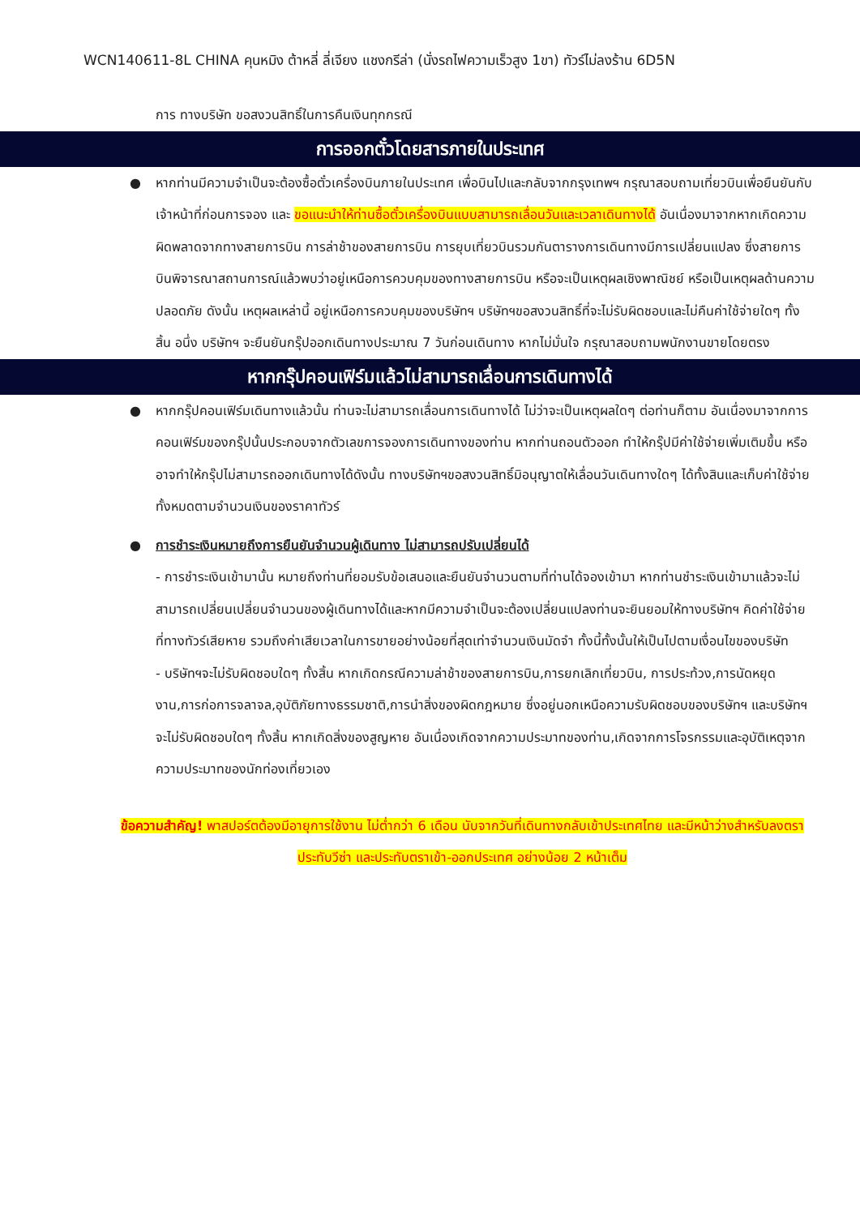WCN140611-8L CHINA คุนหมิง ต้าหลี่ ลี่เจียง แชงกรีล่า (นั่งรถไฟความเร็วสูง 1ขา) ทัวร์ไม่ลงร้าน 6D5N
การ ทางบริษัท ขอสงวนสิทธิ์ในการคืนเงินทุกกรณี
การออกตั๋วโดยสารภายในประเทศ
● หากท่านมีความจำเป็นจะต้องซื้อตั๋วเครื่องบินภายในประเทศ เพื่อบินไปและกลับจากกรุงเทพฯ กรุณาสอบถามเที่ยวบินเพื่อยืนยันกับเจ้าหน้าที่ก่อนการจอง และ ขอแนะนำให้ท่านซื้อตั๋วเครื่องบินแบบสามารถเลื่อนวันและเวลาเดินทางได้ อันเนื่องมาจากหากเกิดความผิดพลาดจากทางสายการบิน การล่าช้าของสายการบิน การยุบเที่ยวบินรวมกันตารางการเดินทางมีการเปลี่ยนแปลง ซึ่งสายการบินพิจารณาสถานการณ์แล้วพบว่าอยู่เหนือการควบคุมของทางสายการบิน หรือจะเป็นเหตุผลเชิงพาณิชย์ หรือเป็นเหตุผลด้านความปลอดภัย ดังนั้น เหตุผลเหล่านี้ อยู่เหนือการควบคุมของบริษัทฯ บริษัทฯขอสงวนสิทธิ์ที่จะไม่รับผิดชอบและไม่คืนค่าใช้จ่ายใดๆ ทั้งสิ้น อนึ่ง บริษัทฯ จะยืนยันกรุ๊ปออกเดินทางประมาณ 7 วันก่อนเดินทาง หากไม่มั่นใจ กรุณาสอบถามพนักงานขายโดยตรง
หากกรุ๊ปคอนเฟิร์มแล้วไม่สามารถเลื่อนการเดินทางได้
● หากกรุ๊ปคอนเฟิร์มเดินทางแล้วนั้น ท่านจะไม่สามารถเลื่อนการเดินทางได้ ไม่ว่าจะเป็นเหตุผลใดๆ ต่อท่านก็ตาม อันเนื่องมาจากการคอนเฟิร์มของกรุ๊ปนั้นประกอบจากตัวเลขการจองการเดินทางของท่าน หากท่านถอนตัวออก ทำให้กรุ๊ปมีค่าใช้จ่ายเพิ่มเติมขึ้น หรืออาจทำให้กรุ๊ปไม่สามารถออกเดินทางได้ดังนั้น ทางบริษัทฯขอสงวนสิทธิ์มิอนุญาตให้เลื่อนวันเดินทางใดๆ ได้ทั้งสินและเก็บค่าใช้จ่ายทั้งหมดตามจำนวนเงินของราคาทัวร์
● การชำระเงินหมายถึงการยืนยันจำนวนผู้เดินทาง ไม่สามารถปรับเปลี่ยนได้
- การชำระเงินเข้ามานั้น หมายถึงท่านที่ยอมรับข้อเสนอและยืนยันจำนวนตามที่ท่านได้จองเข้ามา หากท่านชำระเงินเข้ามาแล้วจะไม่สามารถเปลี่ยนเปลี่ยนจำนวนของผู้เดินทางได้และหากมีความจำเป็นจะต้องเปลี่ยนแปลงท่านจะยินยอมให้ทางบริษัทฯ คิดค่าใช้จ่ายที่ทางทัวร์เสียหาย รวมถึงค่าเสียเวลาในการขายอย่างน้อยที่สุดเท่าจำนวนเงินมัดจำ ทั้งนี้ทั้งนั้นให้เป็นไปตามเงื่อนไขของบริษัท
- บริษัทฯจะไม่รับผิดชอบใดๆ ทั้งสิ้น หากเกิดกรณีความล่าช้าของสายการบิน,การยกเลิกเที่ยวบิน, การประท้วง,การนัดหยุดงาน,การก่อการจลาจล,อุบัติภัยทางธรรมชาติ,การนำสิ่งของผิดกฎหมาย ซึ่งอยู่นอกเหนือความรับผิดชอบของบริษัทฯ และบริษัทฯ จะไม่รับผิดชอบใดๆ ทั้งสิ้น หากเกิดสิ่งของสูญหาย อันเนื่องเกิดจากความประมาทของท่าน,เกิดจากการโจรกรรมและอุบัติเหตุจากความประมาทของนักท่องเที่ยวเอง
ข้อความสำคัญ! พาสปอร์ตต้องมีอายุการใช้งาน ไม่ต่ำกว่า 6 เดือน นับจากวันที่เดินทางกลับเข้าประเทศไทย และมีหน้าว่างสำหรับลงตราประทับวีซ่า และประทับตราเข้า-ออกประเทศ อย่างน้อย 2 หน้าเต็ม